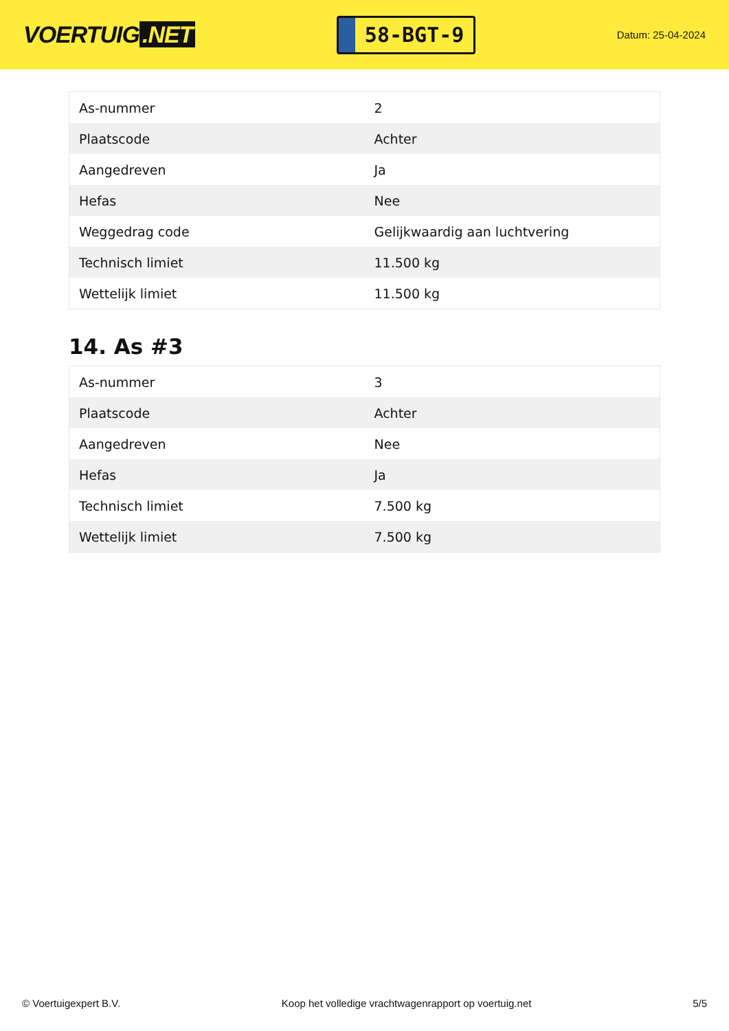VOERTUIG.NET
58-BGT-9
Datum: 25-04-2024
| As-nummer | 2 |
| Plaatscode | Achter |
| Aangedreven | Ja |
| Hefas | Nee |
| Weggedrag code | Gelijkwaardig aan luchtvering |
| Technisch limiet | 11.500 kg |
| Wettelijk limiet | 11.500 kg |
14. As #3
| As-nummer | 3 |
| Plaatscode | Achter |
| Aangedreven | Nee |
| Hefas | Ja |
| Technisch limiet | 7.500 kg |
| Wettelijk limiet | 7.500 kg |
© Voertuigexpert B.V. Koop het volledige vrachtwagenrapport op voertuig.net 5/5